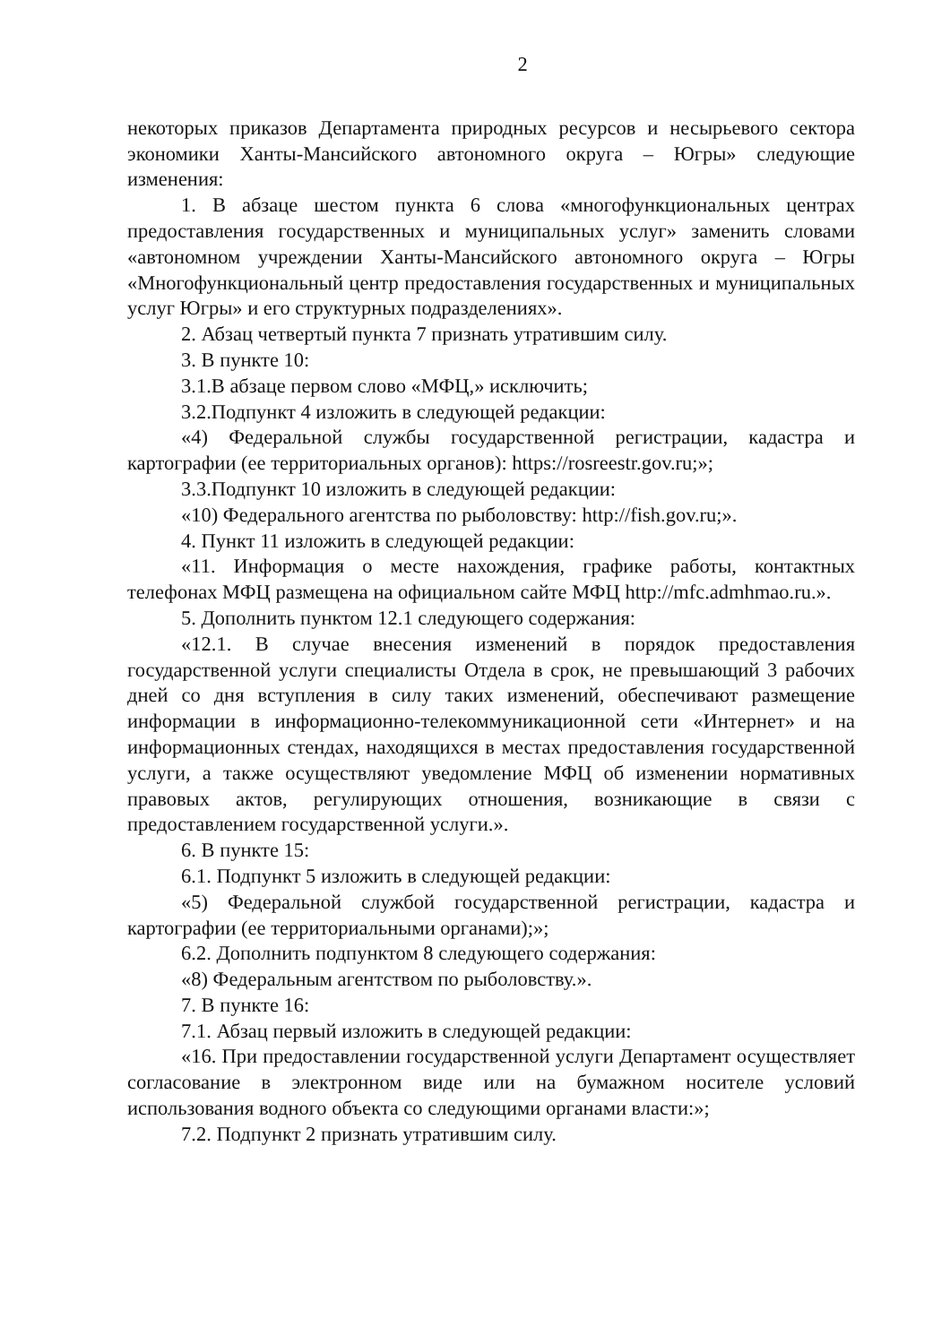2
некоторых приказов Департамента природных ресурсов и несырьевого сектора экономики Ханты-Мансийского автономного округа – Югры» следующие изменения:
1. В абзаце шестом пункта 6 слова «многофункциональных центрах предоставления государственных и муниципальных услуг» заменить словами «автономном учреждении Ханты-Мансийского автономного округа – Югры «Многофункциональный центр предоставления государственных и муниципальных услуг Югры» и его структурных подразделениях».
2. Абзац четвертый пункта 7 признать утратившим силу.
3. В пункте 10:
3.1.В абзаце первом слово «МФЦ,» исключить;
3.2.Подпункт 4 изложить в следующей редакции:
«4) Федеральной службы государственной регистрации, кадастра и картографии (ее территориальных органов): https://rosreestr.gov.ru;»;
3.3.Подпункт 10 изложить в следующей редакции:
«10) Федерального агентства по рыболовству: http://fish.gov.ru;».
4. Пункт 11 изложить в следующей редакции:
«11. Информация о месте нахождения, графике работы, контактных телефонах МФЦ размещена на официальном сайте МФЦ http://mfc.admhmao.ru.».
5. Дополнить пунктом 12.1 следующего содержания:
«12.1. В случае внесения изменений в порядок предоставления государственной услуги специалисты Отдела в срок, не превышающий 3 рабочих дней со дня вступления в силу таких изменений, обеспечивают размещение информации в информационно-телекоммуникационной сети «Интернет» и на информационных стендах, находящихся в местах предоставления государственной услуги, а также осуществляют уведомление МФЦ об изменении нормативных правовых актов, регулирующих отношения, возникающие в связи с предоставлением государственной услуги.».
6. В пункте 15:
6.1. Подпункт 5 изложить в следующей редакции:
«5) Федеральной службой государственной регистрации, кадастра и картографии (ее территориальными органами);»;
6.2. Дополнить подпунктом 8 следующего содержания:
«8) Федеральным агентством по рыболовству.».
7. В пункте 16:
7.1. Абзац первый изложить в следующей редакции:
«16. При предоставлении государственной услуги Департамент осуществляет согласование в электронном виде или на бумажном носителе условий использования водного объекта со следующими органами власти:»;
7.2. Подпункт 2 признать утратившим силу.